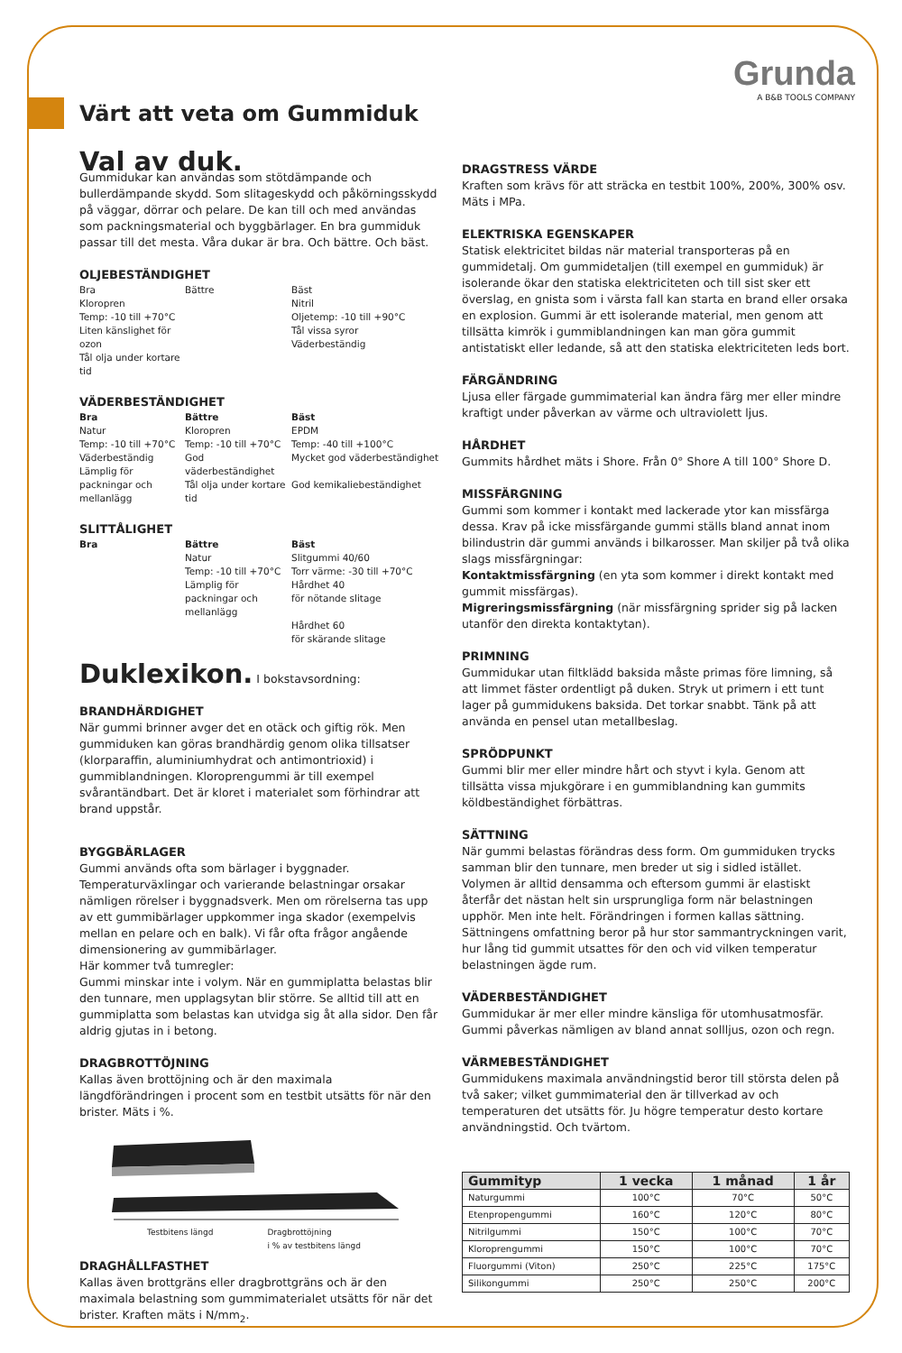Grunda
A B&B TOOLS COMPANY
Värt att veta om Gummiduk
Val av duk.
Gummidukar kan användas som stötdämpande och bullerdämpande skydd. Som slitageskydd och påkörningsskydd på väggar, dörrar och pelare. De kan till och med användas som packningsmaterial och byggbärlager. En bra gummiduk passar till det mesta. Våra dukar är bra. Och bättre. Och bäst.
OLJEBESTÄNDIGHET
Bra
Kloropren
Temp: -10 till +70°C
Liten känslighet för ozon
Tål olja under kortare tid
Bättre
Bäst
Nitril
Oljetemp: -10 till +90°C
Tål vissa syror
Väderbeständig
VÄDERBESTÄNDIGHET
Bra
Natur
Temp: -10 till +70°C
Väderbeständig
Lämplig för packningar och mellanlägg
Bättre
Kloropren
Temp: -10 till +70°C
God väderbeständighet
Tål olja under kortare tid
Bäst
EPDM
Temp: -40 till +100°C
Mycket god väderbeständighet
God kemikaliebeständighet
SLITTÅLIGHET
Bra
Bättre
Natur
Temp: -10 till +70°C
Lämplig för packningar och mellanlägg
Bäst
Slitgummi 40/60
Torr värme: -30 till +70°C
Hårdhet 40
för nötande slitage
Hårdhet 60
för skärande slitage
Duklexikon. I bokstavsordning:
BRANDHÄRDIGHET
När gummi brinner avger det en otäck och giftig rök. Men gummiduken kan göras brandhärdig genom olika tillsatser (klorparaffin, aluminiumhydrat och antimontrioxid) i gummiblandningen. Kloroprengummi är till exempel svårantändbart. Det är kloret i materialet som förhindrar att brand uppstår.
BYGGBÄRLAGER
Gummi används ofta som bärlager i byggnader. Temperaturväxlingar och varierande belastningar orsakar nämligen rörelser i byggnadsverk. Men om rörelserna tas upp av ett gummibärlager uppkommer inga skador (exempelvis mellan en pelare och en balk). Vi får ofta frågor angående dimensionering av gummibärlager.
Här kommer två tumregler:
Gummi minskar inte i volym. När en gummiplatta belastas blir den tunnare, men upplagsytan blir större. Se alltid till att en gummiplatta som belastas kan utvidga sig åt alla sidor. Den får aldrig gjutas in i betong.
DRAGBROTTÖJNING
Kallas även brottöjning och är den maximala längdförändringen i procent som en testbit utsätts för när den brister. Mäts i %.
Testbitens längd Dragbrottöjning
i % av testbitens längd
DRAGHÅLLFASTHET
Kallas även brottgräns eller dragbrottgräns och är den maximala belastning som gummimaterialet utsätts för när det brister. Kraften mäts i N/mm<sub>2</sub>.
DRAGSTRESS VÄRDE
Kraften som krävs för att sträcka en testbit 100%, 200%, 300% osv. Mäts i MPa.
ELEKTRISKA EGENSKAPER
Statisk elektricitet bildas när material transporteras på en gummidetalj. Om gummidetaljen (till exempel en gummiduk) är isolerande ökar den statiska elektriciteten och till sist sker ett överslag, en gnista som i värsta fall kan starta en brand eller orsaka en explosion. Gummi är ett isolerande material, men genom att tillsätta kimrök i gummiblandningen kan man göra gummit antistatiskt eller ledande, så att den statiska elektriciteten leds bort.
FÄRGÄNDRING
Ljusa eller färgade gummimaterial kan ändra färg mer eller mindre kraftigt under påverkan av värme och ultraviolett ljus.
HÅRDHET
Gummits hårdhet mäts i Shore. Från 0° Shore A till 100° Shore D.
MISSFÄRGNING
Gummi som kommer i kontakt med lackerade ytor kan missfärga dessa. Krav på icke missfärgande gummi ställs bland annat inom bilindustrin där gummi används i bilkarosser. Man skiljer på två olika slags missfärgningar:
Kontaktmissfärgning (en yta som kommer i direkt kontakt med gummit missfärgas).
Migreringsmissfärgning (när missfärgning sprider sig på lacken utanför den direkta kontaktytan).
PRIMNING
Gummidukar utan filtklädd baksida måste primas före limning, så att limmet fäster ordentligt på duken. Stryk ut primern i ett tunt lager på gummidukens baksida. Det torkar snabbt. Tänk på att använda en pensel utan metallbeslag.
SPRÖDPUNKT
Gummi blir mer eller mindre hårt och styvt i kyla. Genom att tillsätta vissa mjukgörare i en gummiblandning kan gummits köldbeständighet förbättras.
SÄTTNING
När gummi belastas förändras dess form. Om gummiduken trycks samman blir den tunnare, men breder ut sig i sidled istället.
Volymen är alltid densamma och eftersom gummi är elastiskt återfår det nästan helt sin ursprungliga form när belastningen upphör. Men inte helt. Förändringen i formen kallas sättning. Sättningens omfattning beror på hur stor sammantryckningen varit, hur lång tid gummit utsattes för den och vid vilken temperatur belastningen ägde rum.
VÄDERBESTÄNDIGHET
Gummidukar är mer eller mindre känsliga för utomhusatmosfär. Gummi påverkas nämligen av bland annat sollljus, ozon och regn.
VÄRMEBESTÄNDIGHET
Gummidukens maximala användningstid beror till största delen på två saker; vilket gummimaterial den är tillverkad av och temperaturen det utsätts för. Ju högre temperatur desto kortare användningstid. Och tvärtom.
| Gummityp | 1 vecka | 1 månad | 1 år |
| --- | --- | --- | --- |
| Naturgummi | 100°C | 70°C | 50°C |
| Etenpropengummi | 160°C | 120°C | 80°C |
| Nitrilgummi | 150°C | 100°C | 70°C |
| Kloroprengummi | 150°C | 100°C | 70°C |
| Fluorgummi (Viton) | 250°C | 225°C | 175°C |
| Silikongummi | 250°C | 250°C | 200°C |